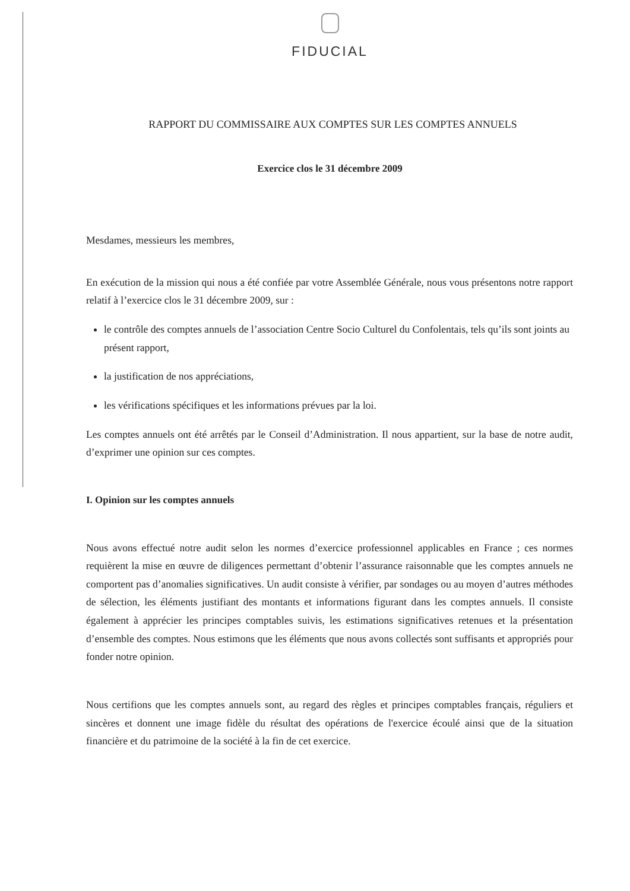FIDUCIAL
RAPPORT DU COMMISSAIRE AUX COMPTES SUR LES COMPTES ANNUELS
Exercice clos le 31 décembre 2009
Mesdames, messieurs les membres,
En exécution de la mission qui nous a été confiée par votre Assemblée Générale, nous vous présentons notre rapport relatif à l’exercice clos le 31 décembre 2009, sur :
le contrôle des comptes annuels de l’association Centre Socio Culturel du Confolentais, tels qu’ils sont joints au présent rapport,
la justification de nos appréciations,
les vérifications spécifiques et les informations prévues par la loi.
Les comptes annuels ont été arrêtés par le Conseil d’Administration. Il nous appartient, sur la base de notre audit, d’exprimer une opinion sur ces comptes.
I. Opinion sur les comptes annuels
Nous avons effectué notre audit selon les normes d’exercice professionnel applicables en France ; ces normes requièrent la mise en œuvre de diligences permettant d’obtenir l’assurance raisonnable que les comptes annuels ne comportent pas d’anomalies significatives. Un audit consiste à vérifier, par sondages ou au moyen d’autres méthodes de sélection, les éléments justifiant des montants et informations figurant dans les comptes annuels. Il consiste également à apprécier les principes comptables suivis, les estimations significatives retenues et la présentation d’ensemble des comptes. Nous estimons que les éléments que nous avons collectés sont suffisants et appropriés pour fonder notre opinion.
Nous certifions que les comptes annuels sont, au regard des règles et principes comptables français, réguliers et sincères et donnent une image fidèle du résultat des opérations de l'exercice écoulé ainsi que de la situation financière et du patrimoine de la société à la fin de cet exercice.